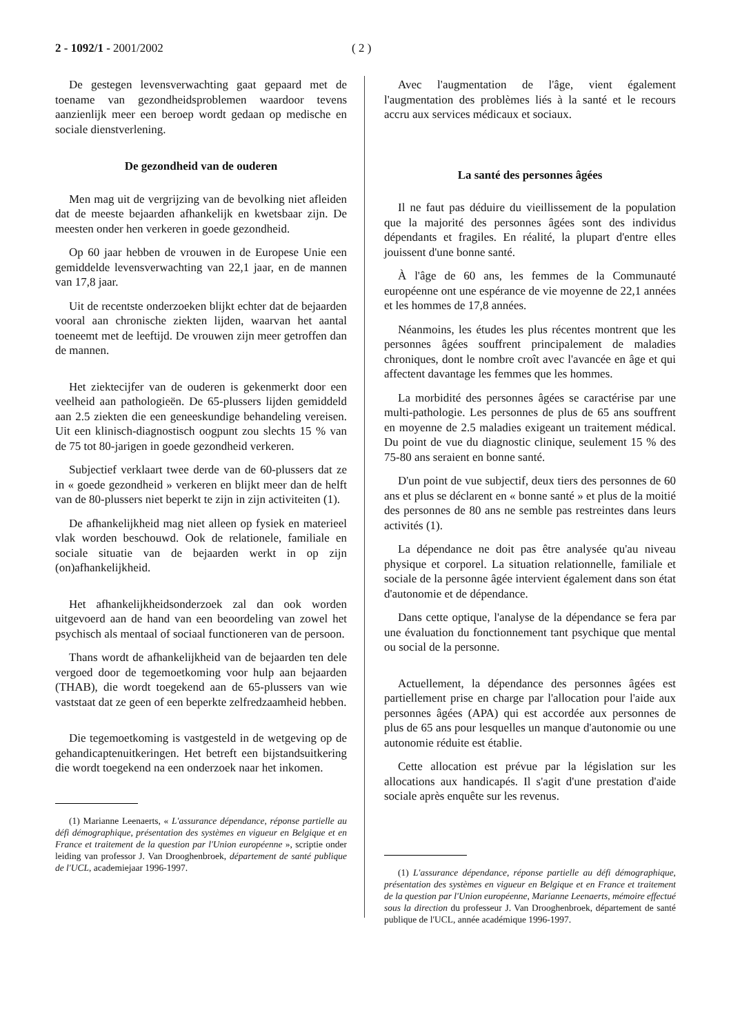2 - 1092/1 - 2001/2002 ( 2 )
De gestegen levensverwachting gaat gepaard met de toename van gezondheidsproblemen waardoor tevens aanzienlijk meer een beroep wordt gedaan op medische en sociale dienstverlening.
De gezondheid van de ouderen
Men mag uit de vergrijzing van de bevolking niet afleiden dat de meeste bejaarden afhankelijk en kwetsbaar zijn. De meesten onder hen verkeren in goede gezondheid.
Op 60 jaar hebben de vrouwen in de Europese Unie een gemiddelde levensverwachting van 22,1 jaar, en de mannen van 17,8 jaar.
Uit de recentste onderzoeken blijkt echter dat de bejaarden vooral aan chronische ziekten lijden, waarvan het aantal toeneemt met de leeftijd. De vrouwen zijn meer getroffen dan de mannen.
Het ziektecijfer van de ouderen is gekenmerkt door een veelheid aan pathologieën. De 65-plussers lijden gemiddeld aan 2.5 ziekten die een geneeskundige behandeling vereisen. Uit een klinisch-diagnostisch oogpunt zou slechts 15 % van de 75 tot 80-jarigen in goede gezondheid verkeren.
Subjectief verklaart twee derde van de 60-plussers dat ze in « goede gezondheid » verkeren en blijkt meer dan de helft van de 80-plussers niet beperkt te zijn in zijn activiteiten (1).
De afhankelijkheid mag niet alleen op fysiek en materieel vlak worden beschouwd. Ook de relationele, familiale en sociale situatie van de bejaarden werkt in op zijn (on)afhankelijkheid.
Het afhankelijkheidsonderzoek zal dan ook worden uitgevoerd aan de hand van een beoordeling van zowel het psychisch als mentaal of sociaal functioneren van de persoon.
Thans wordt de afhankelijkheid van de bejaarden ten dele vergoed door de tegemoetkoming voor hulp aan bejaarden (THAB), die wordt toegekend aan de 65-plussers van wie vaststaat dat ze geen of een beperkte zelfredzaamheid hebben.
Die tegemoetkoming is vastgesteld in de wetgeving op de gehandicaptenuitkeringen. Het betreft een bijstandsuitkering die wordt toegekend na een onderzoek naar het inkomen.
(1) Marianne Leenaerts, « L'assurance dépendance, réponse partielle au défi démographique, présentation des systèmes en vigueur en Belgique et en France et traitement de la question par l'Union européenne », scriptie onder leiding van professor J. Van Drooghenbroek, département de santé publique de l'UCL, academiejaar 1996-1997.
Avec l'augmentation de l'âge, vient également l'augmentation des problèmes liés à la santé et le recours accru aux services médicaux et sociaux.
La santé des personnes âgées
Il ne faut pas déduire du vieillissement de la population que la majorité des personnes âgées sont des individus dépendants et fragiles. En réalité, la plupart d'entre elles jouissent d'une bonne santé.
À l'âge de 60 ans, les femmes de la Communauté européenne ont une espérance de vie moyenne de 22,1 années et les hommes de 17,8 années.
Néanmoins, les études les plus récentes montrent que les personnes âgées souffrent principalement de maladies chroniques, dont le nombre croît avec l'avancée en âge et qui affectent davantage les femmes que les hommes.
La morbidité des personnes âgées se caractérise par une multi-pathologie. Les personnes de plus de 65 ans souffrent en moyenne de 2.5 maladies exigeant un traitement médical. Du point de vue du diagnostic clinique, seulement 15 % des 75-80 ans seraient en bonne santé.
D'un point de vue subjectif, deux tiers des personnes de 60 ans et plus se déclarent en « bonne santé » et plus de la moitié des personnes de 80 ans ne semble pas restreintes dans leurs activités (1).
La dépendance ne doit pas être analysée qu'au niveau physique et corporel. La situation relationnelle, familiale et sociale de la personne âgée intervient également dans son état d'autonomie et de dépendance.
Dans cette optique, l'analyse de la dépendance se fera par une évaluation du fonctionnement tant psychique que mental ou social de la personne.
Actuellement, la dépendance des personnes âgées est partiellement prise en charge par l'allocation pour l'aide aux personnes âgées (APA) qui est accordée aux personnes de plus de 65 ans pour lesquelles un manque d'autonomie ou une autonomie réduite est établie.
Cette allocation est prévue par la législation sur les allocations aux handicapés. Il s'agit d'une prestation d'aide sociale après enquête sur les revenus.
(1) L'assurance dépendance, réponse partielle au défi démographique, présentation des systèmes en vigueur en Belgique et en France et traitement de la question par l'Union européenne, Marianne Leenaerts, mémoire effectué sous la direction du professeur J. Van Drooghenbroek, département de santé publique de l'UCL, année académique 1996-1997.